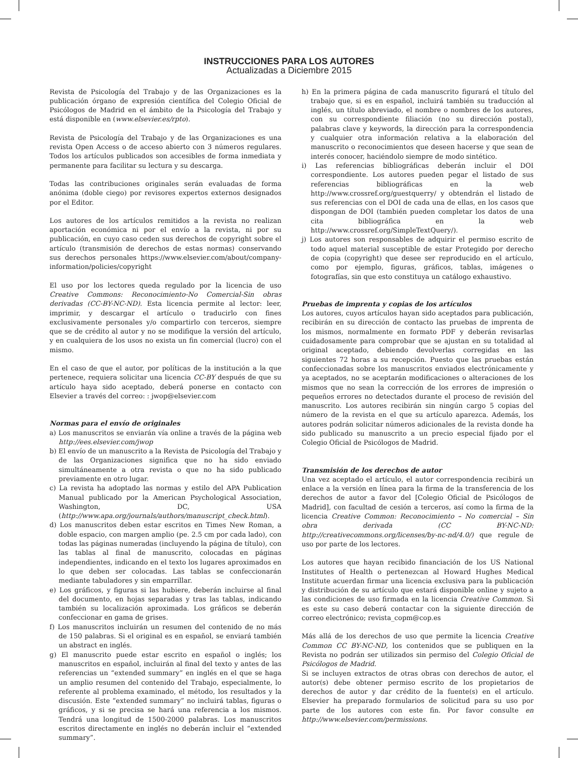INSTRUCCIONES PARA LOS AUTORES
Actualizadas a Diciembre 2015
Revista de Psicología del Trabajo y de las Organizaciones es la publicación órgano de expresión científica del Colegio Oficial de Psicólogos de Madrid en el ámbito de la Psicología del Trabajo y está disponible en (www.elsevier.es/rpto).
Revista de Psicología del Trabajo y de las Organizaciones es una revista Open Access o de acceso abierto con 3 números regulares. Todos los artículos publicados son accesibles de forma inmediata y permanente para facilitar su lectura y su descarga.
Todas las contribuciones originales serán evaluadas de forma anónima (doble ciego) por revisores expertos externos designados por el Editor.
Los autores de los artículos remitidos a la revista no realizan aportación económica ni por el envío a la revista, ni por su publicación, en cuyo caso ceden sus derechos de copyright sobre el artículo (transmisión de derechos de estas normas) conservando sus derechos personales https://www.elsevier.com/about/company-information/policies/copyright
El uso por los lectores queda regulado por la licencia de uso Creative Commons: Reconocimiento-No Comercial-Sin obras derivadas (CC-BY-NC-ND). Esta licencia permite al lector: leer, imprimir, y descargar el artículo o traducirlo con fines exclusivamente personales y/o compartirlo con terceros, siempre que se de crédito al autor y no se modifique la versión del artículo, y en cualquiera de los usos no exista un fin comercial (lucro) con el mismo.
En el caso de que el autor, por políticas de la institución a la que pertenece, requiera solicitar una licencia CC-BY después de que su artículo haya sido aceptado, deberá ponerse en contacto con Elsevier a través del correo: : jwop@elsevier.com
Normas para el envío de originales
a) Los manuscritos se enviarán vía online a través de la página web http://ees.elsevier.com/jwop
b) El envío de un manuscrito a la Revista de Psicología del Trabajo y de las Organizaciones significa que no ha sido enviado simultáneamente a otra revista o que no ha sido publicado previamente en otro lugar.
c) La revista ha adoptado las normas y estilo del APA Publication Manual publicado por la American Psychological Association, Washington, DC, USA (http://www.apa.org/journals/authors/manuscript_check.html).
d) Los manuscritos deben estar escritos en Times New Roman, a doble espacio, con margen amplio (pe. 2.5 cm por cada lado), con todas las páginas numeradas (incluyendo la página de título), con las tablas al final de manuscrito, colocadas en páginas independientes, indicando en el texto los lugares aproximados en lo que deben ser colocadas. Las tablas se confeccionarán mediante tabuladores y sin emparrillar.
e) Los gráficos, y figuras si las hubiere, deberán incluirse al final del documento, en hojas separadas y tras las tablas, indicando también su localización aproximada. Los gráficos se deberán confeccionar en gama de grises.
f) Los manuscritos incluirán un resumen del contenido de no más de 150 palabras. Si el original es en español, se enviará también un abstract en inglés.
g) El manuscrito puede estar escrito en español o inglés; los manuscritos en español, incluirán al final del texto y antes de las referencias un “extended summary” en inglés en el que se haga un amplio resumen del contenido del Trabajo, especialmente, lo referente al problema examinado, el método, los resultados y la discusión. Este “extended summary” no incluirá tablas, figuras o gráficos, y si se precisa se hará una referencia a los mismos. Tendrá una longitud de 1500-2000 palabras. Los manuscritos escritos directamente en inglés no deberán incluir el “extended summary”.
h) En la primera página de cada manuscrito figurará el título del trabajo que, si es en español, incluirá también su traducción al inglés, un título abreviado, el nombre o nombres de los autores, con su correspondiente filiación (no su dirección postal), palabras clave y keywords, la dirección para la correspondencia y cualquier otra información relativa a la elaboración del manuscrito o reconocimientos que deseen hacerse y que sean de interés conocer, haciéndolo siempre de modo sintético.
i) Las referencias bibliográficas deberán incluir el DOI correspondiente. Los autores pueden pegar el listado de sus referencias bibliográficas en la web http://www.crossref.org/guestquerry/ y obtendrán el listado de sus referencias con el DOI de cada una de ellas, en los casos que dispongan de DOI (también pueden completar los datos de una cita bibliográfica en la web http://www.crossref.org/SimpleTextQuery/).
j) Los autores son responsables de adquirir el permiso escrito de todo aquel material susceptible de estar Protegido por derecho de copia (copyright) que desee ser reproducido en el artículo, como por ejemplo, figuras, gráficos, tablas, imágenes o fotografías, sin que esto constituya un catálogo exhaustivo.
Pruebas de imprenta y copias de los artículos
Los autores, cuyos artículos hayan sido aceptados para publicación, recibirán en su dirección de contacto las pruebas de imprenta de los mismos, normalmente en formato PDF y deberán revisarlas cuidadosamente para comprobar que se ajustan en su totalidad al original aceptado, debiendo devolverlas corregidas en las siguientes 72 horas a su recepción. Puesto que las pruebas están confeccionadas sobre los manuscritos enviados electrónicamente y ya aceptados, no se aceptarán modificaciones o alteraciones de los mismos que no sean la corrección de los errores de impresión o pequeños errores no detectados durante el proceso de revisión del manuscrito. Los autores recibirán sin ningún cargo 5 copias del número de la revista en el que su artículo aparezca. Además, los autores podrán solicitar números adicionales de la revista donde ha sido publicado su manuscrito a un precio especial fijado por el Colegio Oficial de Psicólogos de Madrid.
Transmisión de los derechos de autor
Una vez aceptado el artículo, el autor correspondencia recibirá un enlace a la versión en línea para la firma de la transferencia de los derechos de autor a favor del [Colegio Oficial de Psicólogos de Madrid], con facultad de cesión a terceros, así como la firma de la licencia Creative Common: Reconocimiento – No comercial – Sin obra derivada (CC BY-NC-ND: http://creativecommons.org/licenses/by-nc-nd/4.0/) que regule de uso por parte de los lectores.
Los autores que hayan recibido financiación de los US National Institutes of Health o pertenezcan al Howard Hughes Medical Institute acuerdan firmar una licencia exclusiva para la publicación y distribución de su artículo que estará disponible online y sujeto a las condiciones de uso firmada en la licencia Creative Common. Si es este su caso deberá contactar con la siguiente dirección de correo electrónico; revista_copm@cop.es
Más allá de los derechos de uso que permite la licencia Creative Common CC BY-NC-ND, los contenidos que se publiquen en la Revista no podrán ser utilizados sin permiso del Colegio Oficial de Psicólogos de Madrid.
Si se incluyen extractos de otras obras con derechos de autor, el autor(s) debe obtener permiso escrito de los propietarios de derechos de autor y dar crédito de la fuente(s) en el artículo. Elsevier ha preparado formularios de solicitud para su uso por parte de los autores con este fin. Por favor consulte en http://www.elsevier.com/permissions.